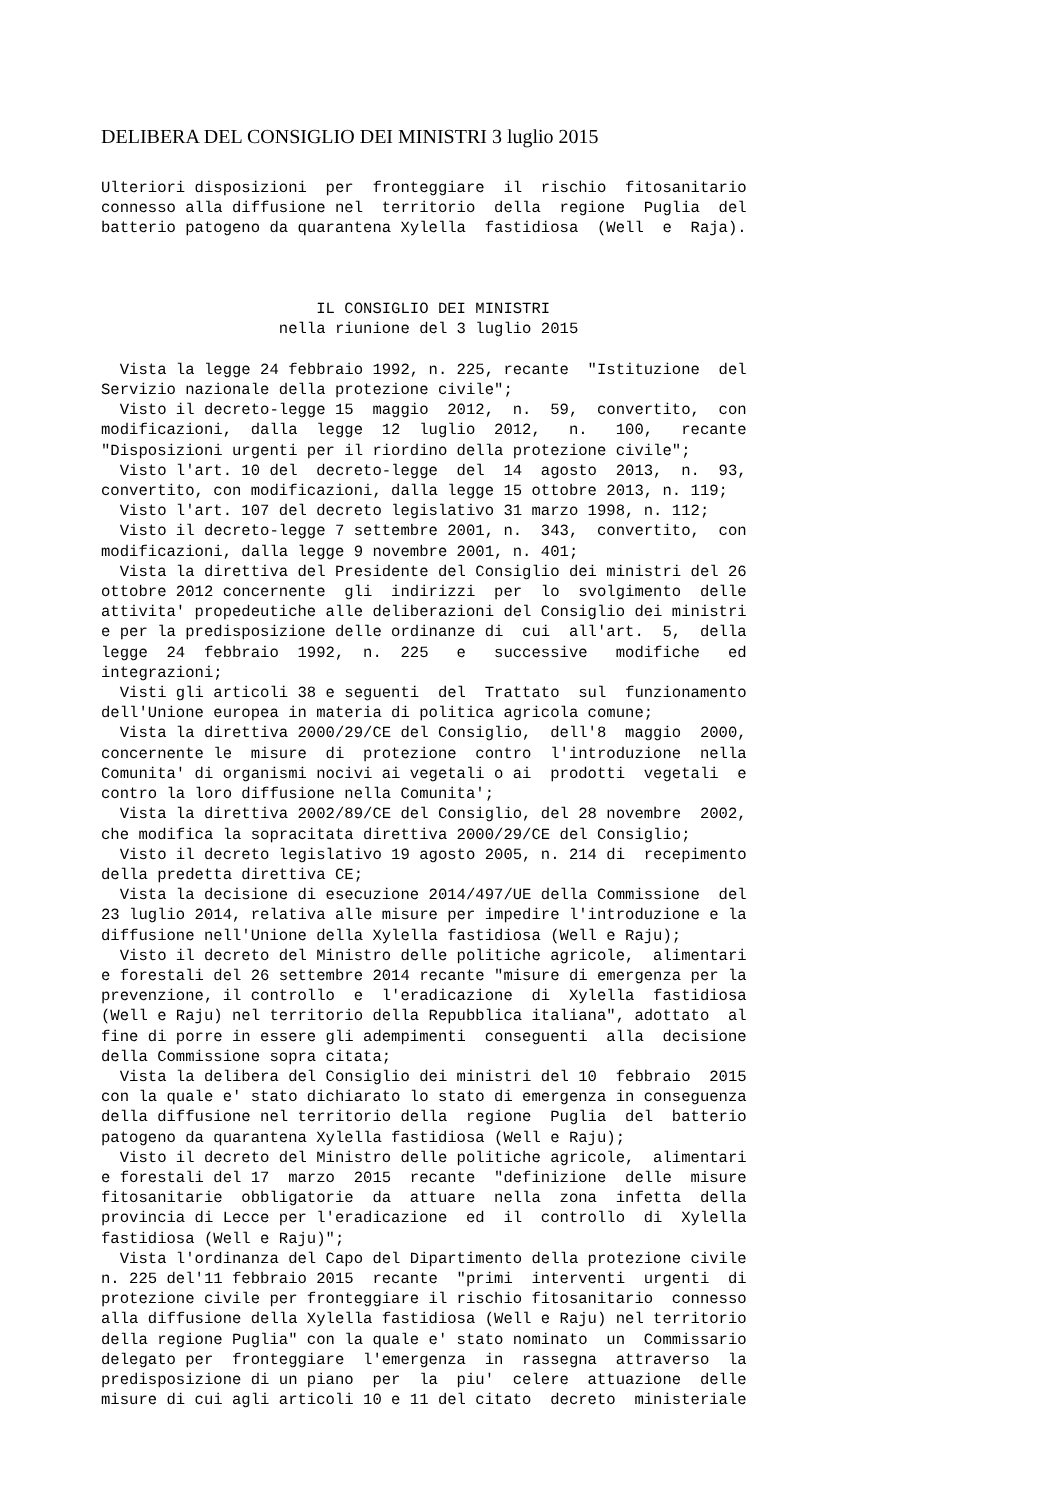DELIBERA DEL CONSIGLIO DEI MINISTRI 3 luglio 2015
Ulteriori disposizioni  per  fronteggiare  il  rischio  fitosanitario
connesso alla diffusione nel  territorio  della  regione  Puglia  del
batterio patogeno da quarantena Xylella  fastidiosa  (Well  e  Raja).



                       IL CONSIGLIO DEI MINISTRI
                   nella riunione del 3 luglio 2015

  Vista la legge 24 febbraio 1992, n. 225, recante  "Istituzione  del
Servizio nazionale della protezione civile";
  Visto il decreto-legge 15  maggio  2012,  n.  59,  convertito,  con
modificazioni,  dalla  legge  12  luglio  2012,   n.   100,   recante
"Disposizioni urgenti per il riordino della protezione civile";
  Visto l'art. 10 del  decreto-legge  del  14  agosto  2013,  n.  93,
convertito, con modificazioni, dalla legge 15 ottobre 2013, n. 119;
  Visto l'art. 107 del decreto legislativo 31 marzo 1998, n. 112;
  Visto il decreto-legge 7 settembre 2001, n.  343,  convertito,  con
modificazioni, dalla legge 9 novembre 2001, n. 401;
  Vista la direttiva del Presidente del Consiglio dei ministri del 26
ottobre 2012 concernente  gli  indirizzi  per  lo  svolgimento  delle
attivita' propedeutiche alle deliberazioni del Consiglio dei ministri
e per la predisposizione delle ordinanze di  cui  all'art.  5,  della
legge  24  febbraio  1992,  n.  225   e   successive   modifiche   ed
integrazioni;
  Visti gli articoli 38 e seguenti  del  Trattato  sul  funzionamento
dell'Unione europea in materia di politica agricola comune;
  Vista la direttiva 2000/29/CE del Consiglio,  dell'8  maggio  2000,
concernente le  misure  di  protezione  contro  l'introduzione  nella
Comunita' di organismi nocivi ai vegetali o ai  prodotti  vegetali  e
contro la loro diffusione nella Comunita';
  Vista la direttiva 2002/89/CE del Consiglio, del 28 novembre  2002,
che modifica la sopracitata direttiva 2000/29/CE del Consiglio;
  Visto il decreto legislativo 19 agosto 2005, n. 214 di  recepimento
della predetta direttiva CE;
  Vista la decisione di esecuzione 2014/497/UE della Commissione  del
23 luglio 2014, relativa alle misure per impedire l'introduzione e la
diffusione nell'Unione della Xylella fastidiosa (Well e Raju);
  Visto il decreto del Ministro delle politiche agricole,  alimentari
e forestali del 26 settembre 2014 recante "misure di emergenza per la
prevenzione, il controllo  e  l'eradicazione  di  Xylella  fastidiosa
(Well e Raju) nel territorio della Repubblica italiana", adottato  al
fine di porre in essere gli adempimenti  conseguenti  alla  decisione
della Commissione sopra citata;
  Vista la delibera del Consiglio dei ministri del 10  febbraio  2015
con la quale e' stato dichiarato lo stato di emergenza in conseguenza
della diffusione nel territorio della  regione  Puglia  del  batterio
patogeno da quarantena Xylella fastidiosa (Well e Raju);
  Visto il decreto del Ministro delle politiche agricole,  alimentari
e forestali del 17  marzo  2015  recante  "definizione  delle  misure
fitosanitarie  obbligatorie  da  attuare  nella  zona  infetta  della
provincia di Lecce per l'eradicazione  ed  il  controllo  di  Xylella
fastidiosa (Well e Raju)";
  Vista l'ordinanza del Capo del Dipartimento della protezione civile
n. 225 del'11 febbraio 2015  recante  "primi  interventi  urgenti  di
protezione civile per fronteggiare il rischio fitosanitario  connesso
alla diffusione della Xylella fastidiosa (Well e Raju) nel territorio
della regione Puglia" con la quale e' stato nominato  un  Commissario
delegato per  fronteggiare  l'emergenza  in  rassegna  attraverso  la
predisposizione di un piano  per  la  piu'  celere  attuazione  delle
misure di cui agli articoli 10 e 11 del citato  decreto  ministeriale